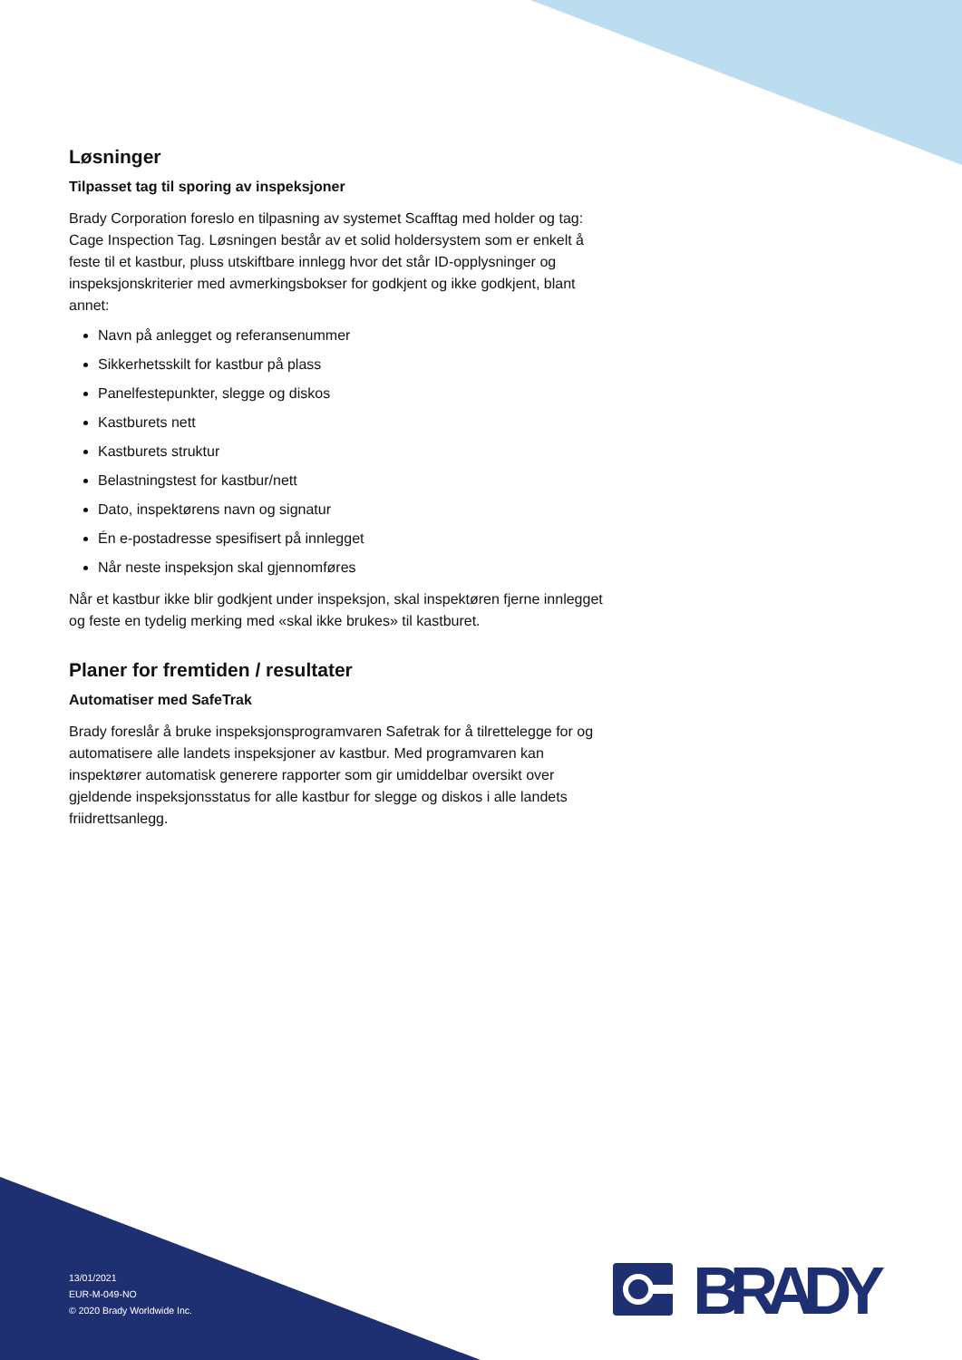Løsninger
Tilpasset tag til sporing av inspeksjoner
Brady Corporation foreslo en tilpasning av systemet Scafftag med holder og tag: Cage Inspection Tag. Løsningen består av et solid holdersystem som er enkelt å feste til et kastbur, pluss utskiftbare innlegg hvor det står ID-opplysninger og inspeksjonskriterier med avmerkingsbokser for godkjent og ikke godkjent, blant annet:
Navn på anlegget og referansenummer
Sikkerhetsskilt for kastbur på plass
Panelfestepunkter, slegge og diskos
Kastburets nett
Kastburets struktur
Belastningstest for kastbur/nett
Dato, inspektørens navn og signatur
Én e-postadresse spesifisert på innlegget
Når neste inspeksjon skal gjennomføres
Når et kastbur ikke blir godkjent under inspeksjon, skal inspektøren fjerne innlegget og feste en tydelig merking med «skal ikke brukes» til kastburet.
Planer for fremtiden / resultater
Automatiser med SafeTrak
Brady foreslår å bruke inspeksjonsprogramvaren Safetrak for å tilrettelegge for og automatisere alle landets inspeksjoner av kastbur. Med programvaren kan inspektører automatisk generere rapporter som gir umiddelbar oversikt over gjeldende inspeksjonsstatus for alle kastbur for slegge og diskos i alle landets friidrettsanlegg.
13/01/2021
EUR-M-049-NO
© 2020 Brady Worldwide Inc.
BRADY